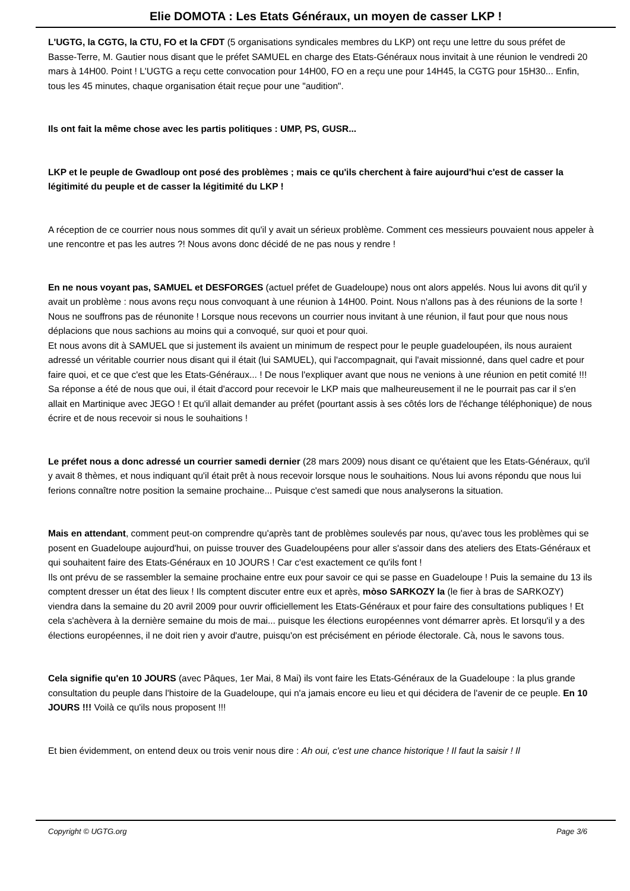Elie DOMOTA : Les Etats Généraux, un moyen de casser LKP !
L'UGTG, la CGTG, la CTU, FO et la CFDT (5 organisations syndicales membres du LKP) ont reçu une lettre du sous préfet de Basse-Terre, M. Gautier nous disant que le préfet SAMUEL en charge des Etats-Généraux nous invitait à une réunion le vendredi 20 mars à 14H00. Point ! L'UGTG a reçu cette convocation pour 14H00, FO en a reçu une pour 14H45, la CGTG pour 15H30... Enfin, tous les 45 minutes, chaque organisation était reçue pour une "audition".
Ils ont fait la même chose avec les partis politiques : UMP, PS, GUSR...
LKP et le peuple de Gwadloup ont posé des problèmes ; mais ce qu'ils cherchent à faire aujourd'hui c'est de casser la légitimité du peuple et de casser la légitimité du LKP !
A réception de ce courrier nous nous sommes dit qu'il y avait un sérieux problème. Comment ces messieurs pouvaient nous appeler à une rencontre et pas les autres ?! Nous avons donc décidé de ne pas nous y rendre !
En ne nous voyant pas, SAMUEL et DESFORGES (actuel préfet de Guadeloupe) nous ont alors appelés. Nous lui avons dit qu'il y avait un problème : nous avons reçu nous convoquant à une réunion à 14H00. Point. Nous n'allons pas à des réunions de la sorte ! Nous ne souffrons pas de réunonite ! Lorsque nous recevons un courrier nous invitant à une réunion, il faut pour que nous nous déplacions que nous sachions au moins qui a convoqué, sur quoi et pour quoi.
Et nous avons dit à SAMUEL que si justement ils avaient un minimum de respect pour le peuple guadeloupéen, ils nous auraient adressé un véritable courrier nous disant qui il était (lui SAMUEL), qui l'accompagnait, qui l'avait missionné, dans quel cadre et pour faire quoi, et ce que c'est que les Etats-Généraux... ! De nous l'expliquer avant que nous ne venions à une réunion en petit comité !!!
Sa réponse a été de nous que oui, il était d'accord pour recevoir le LKP mais que malheureusement il ne le pourrait pas car il s'en allait en Martinique avec JEGO ! Et qu'il allait demander au préfet (pourtant assis à ses côtés lors de l'échange téléphonique) de nous écrire et de nous recevoir si nous le souhaitions !
Le préfet nous a donc adressé un courrier samedi dernier (28 mars 2009) nous disant ce qu'étaient que les Etats-Généraux, qu'il y avait 8 thèmes, et nous indiquant qu'il était prêt à nous recevoir lorsque nous le souhaitions. Nous lui avons répondu que nous lui ferions connaître notre position la semaine prochaine... Puisque c'est samedi que nous analyserons la situation.
Mais en attendant, comment peut-on comprendre qu'après tant de problèmes soulevés par nous, qu'avec tous les problèmes qui se posent en Guadeloupe aujourd'hui, on puisse trouver des Guadeloupéens pour aller s'assoir dans des ateliers des Etats-Généraux et qui souhaitent faire des Etats-Généraux en 10 JOURS ! Car c'est exactement ce qu'ils font !
Ils ont prévu de se rassembler la semaine prochaine entre eux pour savoir ce qui se passe en Guadeloupe ! Puis la semaine du 13 ils comptent dresser un état des lieux ! Ils comptent discuter entre eux et après, mòso SARKOZY la (le fier à bras de SARKOZY) viendra dans la semaine du 20 avril 2009 pour ouvrir officiellement les Etats-Généraux et pour faire des consultations publiques ! Et cela s'achèvera à la dernière semaine du mois de mai... puisque les élections européennes vont démarrer après. Et lorsqu'il y a des élections européennes, il ne doit rien y avoir d'autre, puisqu'on est précisément en période électorale. Cà, nous le savons tous.
Cela signifie qu'en 10 JOURS (avec Pâques, 1er Mai, 8 Mai) ils vont faire les Etats-Généraux de la Guadeloupe : la plus grande consultation du peuple dans l'histoire de la Guadeloupe, qui n'a jamais encore eu lieu et qui décidera de l'avenir de ce peuple. En 10 JOURS !!! Voilà ce qu'ils nous proposent !!!
Et bien évidemment, on entend deux ou trois venir nous dire : Ah oui, c'est une chance historique ! Il faut la saisir ! Il
Copyright © UGTG.org Page 3/6